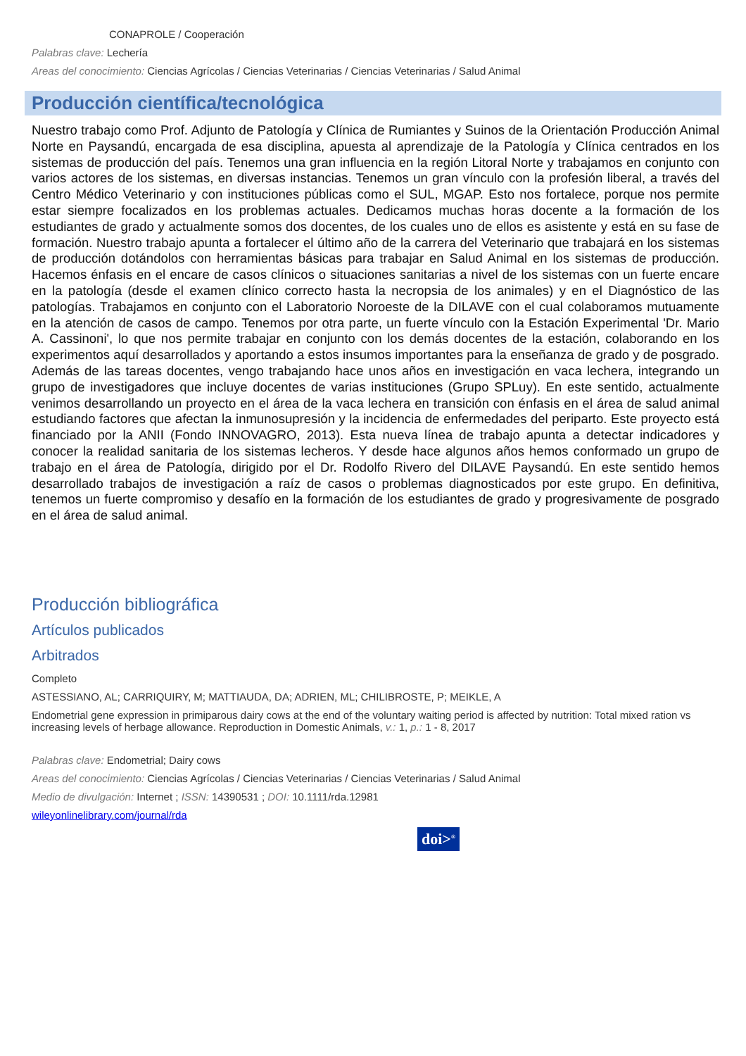CONAPROLE / Cooperación
Palabras clave: Lechería
Areas del conocimiento: Ciencias Agrícolas / Ciencias Veterinarias / Ciencias Veterinarias / Salud Animal
Producción científica/tecnológica
Nuestro trabajo como Prof. Adjunto de Patología y Clínica de Rumiantes y Suinos de la Orientación Producción Animal Norte en Paysandú, encargada de esa disciplina, apuesta al aprendizaje de la Patología y Clínica centrados en los sistemas de producción del país. Tenemos una gran influencia en la región Litoral Norte y trabajamos en conjunto con varios actores de los sistemas, en diversas instancias. Tenemos un gran vínculo con la profesión liberal, a través del Centro Médico Veterinario y con instituciones públicas como el SUL, MGAP. Esto nos fortalece, porque nos permite estar siempre focalizados en los problemas actuales. Dedicamos muchas horas docente a la formación de los estudiantes de grado y actualmente somos dos docentes, de los cuales uno de ellos es asistente y está en su fase de formación. Nuestro trabajo apunta a fortalecer el último año de la carrera del Veterinario que trabajará en los sistemas de producción dotándolos con herramientas básicas para trabajar en Salud Animal en los sistemas de producción. Hacemos énfasis en el encare de casos clínicos o situaciones sanitarias a nivel de los sistemas con un fuerte encare en la patología (desde el examen clínico correcto hasta la necropsia de los animales) y en el Diagnóstico de las patologías. Trabajamos en conjunto con el Laboratorio Noroeste de la DILAVE con el cual colaboramos mutuamente en la atención de casos de campo. Tenemos por otra parte, un fuerte vínculo con la Estación Experimental 'Dr. Mario A. Cassinoni', lo que nos permite trabajar en conjunto con los demás docentes de la estación, colaborando en los experimentos aquí desarrollados y aportando a estos insumos importantes para la enseñanza de grado y de posgrado. Además de las tareas docentes, vengo trabajando hace unos años en investigación en vaca lechera, integrando un grupo de investigadores que incluye docentes de varias instituciones (Grupo SPLuy). En este sentido, actualmente venimos desarrollando un proyecto en el área de la vaca lechera en transición con énfasis en el área de salud animal estudiando factores que afectan la inmunosupresión y la incidencia de enfermedades del periparto. Este proyecto está financiado por la ANII (Fondo INNOVAGRO, 2013). Esta nueva línea de trabajo apunta a detectar indicadores y conocer la realidad sanitaria de los sistemas lecheros. Y desde hace algunos años hemos conformado un grupo de trabajo en el área de Patología, dirigido por el Dr. Rodolfo Rivero del DILAVE Paysandú. En este sentido hemos desarrollado trabajos de investigación a raíz de casos o problemas diagnosticados por este grupo. En definitiva, tenemos un fuerte compromiso y desafío en la formación de los estudiantes de grado y progresivamente de posgrado en el área de salud animal.
Producción bibliográfica
Artículos publicados
Arbitrados
Completo
ASTESSIANO, AL; CARRIQUIRY, M; MATTIAUDA, DA; ADRIEN, ML; CHILIBROSTE, P; MEIKLE, A
Endometrial gene expression in primiparous dairy cows at the end of the voluntary waiting period is affected by nutrition: Total mixed ration vs increasing levels of herbage allowance. Reproduction in Domestic Animals, v.: 1, p.: 1 - 8, 2017
Palabras clave: Endometrial; Dairy cows
Areas del conocimiento: Ciencias Agrícolas / Ciencias Veterinarias / Ciencias Veterinarias / Salud Animal
Medio de divulgación: Internet ; ISSN: 14390531 ; DOI: 10.1111/rda.12981
wileyonlinelibrary.com/journal/rda
doi><sup>®</sup>